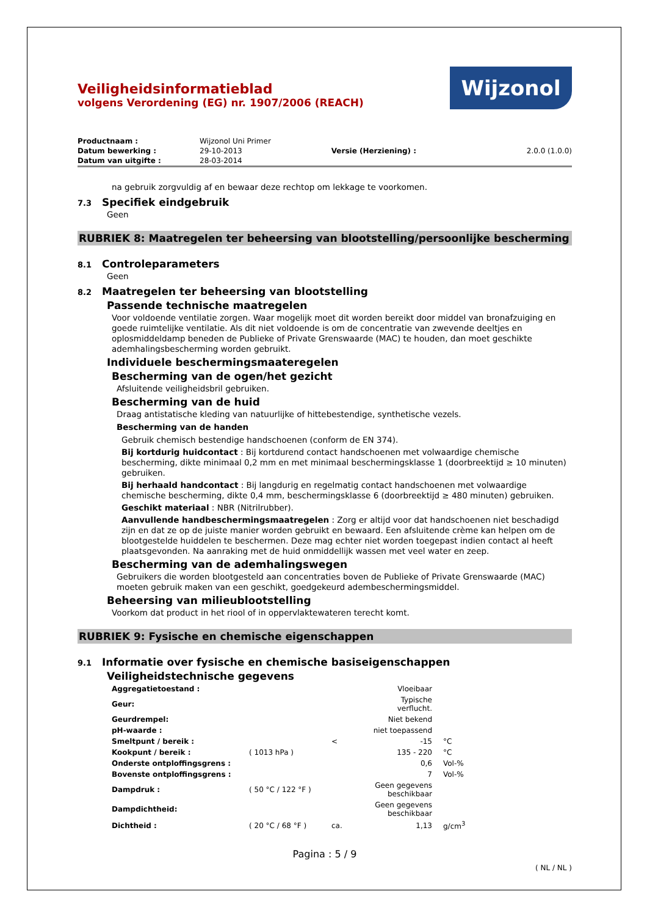Wijzonol
Veiligheidsinformatieblad
volgens Verordening (EG) nr. 1907/2006 (REACH)
| Productnaam : | Wijzonol Uni Primer | | |
| Datum bewerking : | 29-10-2013 | Versie (Herziening) : | 2.0.0 (1.0.0) |
| Datum van uitgifte : | 28-03-2014 | | |
na gebruik zorgvuldig af en bewaar deze rechtop om lekkage te voorkomen.
7.3 Specifiek eindgebruik
Geen
RUBRIEK 8: Maatregelen ter beheersing van blootstelling/persoonlijke bescherming
8.1 Controleparameters
Geen
8.2 Maatregelen ter beheersing van blootstelling
Passende technische maatregelen
Voor voldoende ventilatie zorgen. Waar mogelijk moet dit worden bereikt door middel van bronafzuiging en goede ruimtelijke ventilatie. Als dit niet voldoende is om de concentratie van zwevende deeltjes en oplosmiddeldamp beneden de Publieke of Private Grenswaarde (MAC) te houden, dan moet geschikte ademhalingsbescherming worden gebruikt.
Individuele beschermingsmaateregelen
Bescherming van de ogen/het gezicht
Afsluitende veiligheidsbril gebruiken.
Bescherming van de huid
Draag antistatische kleding van natuurlijke of hittebestendige, synthetische vezels.
Bescherming van de handen
Gebruik chemisch bestendige handschoenen (conform de EN 374).
Bij kortdurig huidcontact : Bij kortdurend contact handschoenen met volwaardige chemische bescherming, dikte minimaal 0,2 mm en met minimaal beschermingsklasse 1 (doorbreektijd ≥ 10 minuten) gebruiken.
Bij herhaald handcontact : Bij langdurig en regelmatig contact handschoenen met volwaardige chemische bescherming, dikte 0,4 mm, beschermingsklasse 6 (doorbreektijd ≥ 480 minuten) gebruiken.
Geschikt materiaal : NBR (Nitrilrubber).
Aanvullende handbeschermingsmaatregelen : Zorg er altijd voor dat handschoenen niet beschadigd zijn en dat ze op de juiste manier worden gebruikt en bewaard. Een afsluitende crème kan helpen om de blootgestelde huiddelen te beschermen. Deze mag echter niet worden toegepast indien contact al heeft plaatsgevonden. Na aanraking met de huid onmiddellijk wassen met veel water en zeep.
Bescherming van de ademhalingswegen
Gebruikers die worden blootgesteld aan concentraties boven de Publieke of Private Grenswaarde (MAC) moeten gebruik maken van een geschikt, goedgekeurd adembeschermingsmiddel.
Beheersing van milieublootstelling
Voorkom dat product in het riool of in oppervlaktewateren terecht komt.
RUBRIEK 9: Fysische en chemische eigenschappen
9.1 Informatie over fysische en chemische basiseigenschappen
Veiligheidstechnische gegevens
| Aggregatietoestand : | | | Vloeibaar | |
| Geur: | | | Typische verflucht. | |
| Geurdrempel: | | | Niet bekend | |
| pH-waarde : | | | niet toepassend | |
| Smeltpunt / bereik : | | < | -15 | °C |
| Kookpunt / bereik : | ( 1013 hPa ) | | 135 - 220 | °C |
| Onderste ontploffingsgrens : | | | 0,6 | Vol-% |
| Bovenste ontploffingsgrens : | | | 7 | Vol-% |
| Dampdruk : | ( 50 °C / 122 °F ) | | Geen gegevens beschikbaar | |
| Dampdichtheid: | | | Geen gegevens beschikbaar | |
| Dichtheid : | ( 20 °C / 68 °F ) | ca. | 1,13 | g/cm<sup>3</sup> |
Pagina : 5 / 9
( NL / NL )